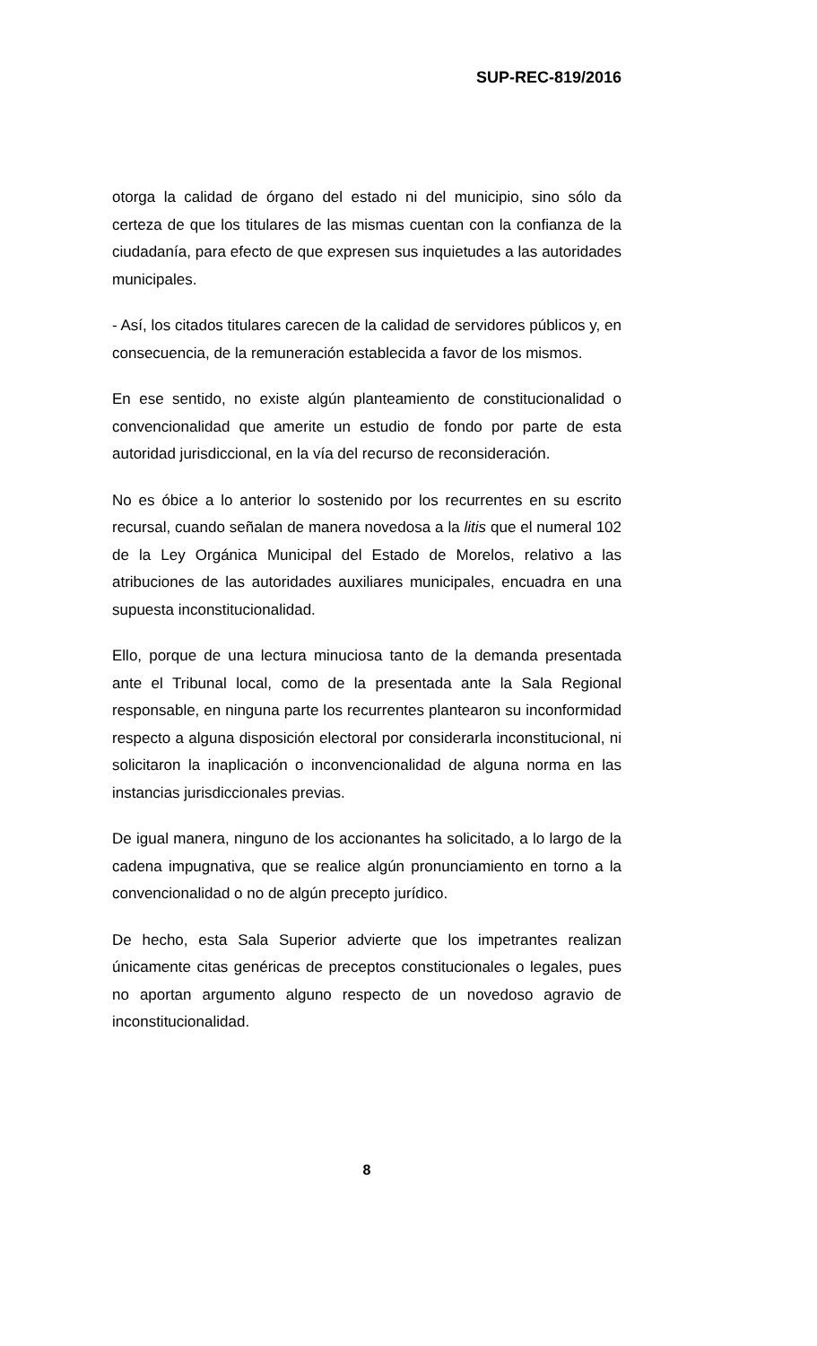SUP-REC-819/2016
otorga la calidad de órgano del estado ni del municipio, sino sólo da certeza de que los titulares de las mismas cuentan con la confianza de la ciudadanía, para efecto de que expresen sus inquietudes a las autoridades municipales.
- Así, los citados titulares carecen de la calidad de servidores públicos y, en consecuencia, de la remuneración establecida a favor de los mismos.
En ese sentido, no existe algún planteamiento de constitucionalidad o convencionalidad que amerite un estudio de fondo por parte de esta autoridad jurisdiccional, en la vía del recurso de reconsideración.
No es óbice a lo anterior lo sostenido por los recurrentes en su escrito recursal, cuando señalan de manera novedosa a la litis que el numeral 102 de la Ley Orgánica Municipal del Estado de Morelos, relativo a las atribuciones de las autoridades auxiliares municipales, encuadra en una supuesta inconstitucionalidad.
Ello, porque de una lectura minuciosa tanto de la demanda presentada ante el Tribunal local, como de la presentada ante la Sala Regional responsable, en ninguna parte los recurrentes plantearon su inconformidad respecto a alguna disposición electoral por considerarla inconstitucional, ni solicitaron la inaplicación o inconvencionalidad de alguna norma en las instancias jurisdiccionales previas.
De igual manera, ninguno de los accionantes ha solicitado, a lo largo de la cadena impugnativa, que se realice algún pronunciamiento en torno a la convencionalidad o no de algún precepto jurídico.
De hecho, esta Sala Superior advierte que los impetrantes realizan únicamente citas genéricas de preceptos constitucionales o legales, pues no aportan argumento alguno respecto de un novedoso agravio de inconstitucionalidad.
8